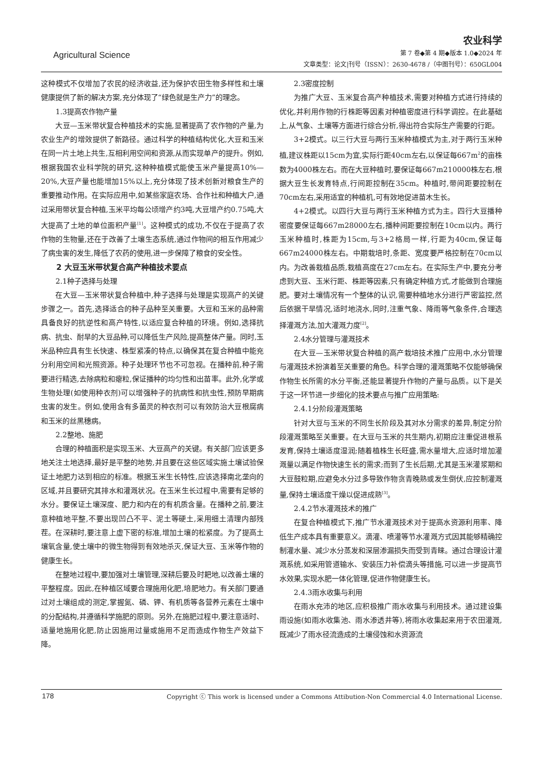Agricultural Science
农业科学
第 7 卷◆第 4 期◆版本 1.0◆2024 年
文章类型：论文|刊号（ISSN）：2630-4678 /（中图刊号）：650GL004
这种模式不仅增加了农民的经济收益,还为保护农田生物多样性和土壤健康提供了新的解决方案,充分体现了“绿色就是生产力”的理念。
1.3提高农作物产量
大豆—玉米带状复合种植技术的实施,显著提高了农作物的产量,为农业生产的增效提供了新路径。通过科学的种植结构优化,大豆和玉米在同一片土地上共生,互相利用空间和资源,从而实现单产的提升。例如,根据我国农业科学院的研究,这种种植模式能使玉米产量提高10%—20%,大豆产量也能增加15%以上,充分体现了技术创新对粮食生产的重要推动作用。在实际应用中,如某些家庭农场、合作社和种植大户,通过采用带状复合种植,玉米平均每公顷增产约3吨,大豆增产约0.75吨,大大提高了土地的单位面积产量<sup>[1]</sup>。这种模式的成功,不仅在于提高了农作物的生物量,还在于改善了土壤生态系统,通过作物间的相互作用减少了病虫害的发生,降低了农药的使用,进一步保障了粮食的安全性。
2 大豆玉米带状复合高产种植技术要点
2.1种子选择与处理
在大豆—玉米带状复合种植中,种子选择与处理是实现高产的关键步骤之一。首先,选择适合的种子品种至关重要。大豆和玉米的品种需具备良好的抗逆性和高产特性,以适应复合种植的环境。例如,选择抗病、抗虫、耐旱的大豆品种,可以降低生产风险,提高整体产量。同时,玉米品种应具有生长快速、株型紧凑的特点,以确保其在复合种植中能充分利用空间和光照资源。种子处理环节也不可忽视。在播种前,种子需要进行精选,去除病粒和瘪粒,保证播种的均匀性和出苗率。此外,化学或生物处理(如使用种衣剂)可以增强种子的抗病性和抗虫性,预防早期病虫害的发生。例如,使用含有多菌灵的种衣剂可以有效防治大豆根腐病和玉米的丝黑穗病。
2.2整地、施肥
合理的种植面积是实现玉米、大豆高产的关键。有关部门应该更多地关注土地选择,最好是平整的地势,并且要在这些区域实施土壤试验保证土地肥力达到相应的标准。根据玉米生长特性,应该选择南北垄向的区域,并且要研究其排水和灌溉状况。在玉米生长过程中,需要有足够的水分。要保证土壤深度、肥力和内在的有机质含量。在播种之前,要注意种植地平整,不要出现凹凸不平、泥土等硬土,采用细土清理内部残茬。在深耕时,要注意上虚下密的标准,增加土壤的松紧度。为了提高土壤氧含量,使土壤中的微生物得到有效地杀灭,保证大豆、玉米等作物的健康生长。
在整地过程中,要加强对土壤管理,深耕后要及时耙地,以改善土壤的平整程度。因此,在种植区域要合理施用化肥,培肥地力。有关部门要通过对土壤组成的测定,掌握氮、磷、钾、有机质等各营养元素在土壤中的分配结构,并遵循科学施肥的原则。另外,在施肥过程中,要注意适时、适量地施用化肥,防止因施用过量或施用不足而造成作物生产效益下降。
2.3密度控制
为推广大豆、玉米复合高产种植技术,需要对种植方式进行持续的优化,并利用作物的行株距等因素对种植密度进行科学调控。在此基础上,从气象、土壤等方面进行综合分析,得出符合实际生产需要的行距。
3+2模式。以三行大豆与两行玉米种植模式为主,对于两行玉米种植,建议株距以15cm为宜,实际行距40cm左右,以保证每667m<sup>2</sup>的亩株数为4000株左右。而在大豆种植时,要保证每667m210000株左右,根据大豆生长发育特点,行间距控制在35cm。种植时,带间距要控制在70cm左右,采用适宜的种植机,可有效地促进苗木生长。
4+2模式。以四行大豆与两行玉米种植方式为主。四行大豆播种密度要保证每667m28000左右,播种间距要控制在10cm以内。两行玉米种植时,株距为15cm,与3+2格局一样,行距为40cm,保证每667m24000株左右。中期栽培时,条距、宽度要严格控制在70cm以内。为改善栽植品质,栽植高度在27cm左右。在实际生产中,要充分考虑到大豆、玉米行距、株距等因素,只有确定种植方式,才能做到合理施肥。要对土壤情况有一个整体的认识,需要种植地水分进行严密监控,然后依据干旱情况,适时地浇水,同时,注重气象、降雨等气象条件,合理选择灌溉方法,加大灌溉力度<sup>[2]</sup>。
2.4水分管理与灌溉技术
在大豆—玉米带状复合种植的高产栽培技术推广应用中,水分管理与灌溉技术扮演着至关重要的角色。科学合理的灌溉策略不仅能够确保作物生长所需的水分平衡,还能显著提升作物的产量与品质。以下是关于这一环节进一步细化的技术要点与推广应用策略:
2.4.1分阶段灌溉策略
针对大豆与玉米的不同生长阶段及其对水分需求的差异,制定分阶段灌溉策略至关重要。在大豆与玉米的共生期内,初期应注重促进根系发育,保持土壤适度湿润;随着植株生长旺盛,需水量增大,应适时增加灌溉量以满足作物快速生长的需求;而到了生长后期,尤其是玉米灌浆期和大豆鼓粒期,应避免水分过多导致作物贪青晚熟或发生倒伏,应控制灌溉量,保持土壤适度干燥以促进成熟<sup>[3]</sup>。
2.4.2节水灌溉技术的推广
在复合种植模式下,推广节水灌溉技术对于提高水资源利用率、降低生产成本具有重要意义。滴灌、喷灌等节水灌溉方式因其能够精确控制灌水量、减少水分蒸发和深层渗漏损失而受到青睐。通过合理设计灌溉系统,如采用管道输水、安装压力补偿滴头等措施,可以进一步提高节水效果,实现水肥一体化管理,促进作物健康生长。
2.4.3雨水收集与利用
在雨水充沛的地区,应积极推广雨水收集与利用技术。通过建设集雨设施(如雨水收集池、雨水渗透井等),将雨水收集起来用于农田灌溉,既减少了雨水径流造成的土壤侵蚀和水资源流
178 Copyright ⓒ This work is licensed under a Commons Attibution-Non Commercial 4.0 International License.